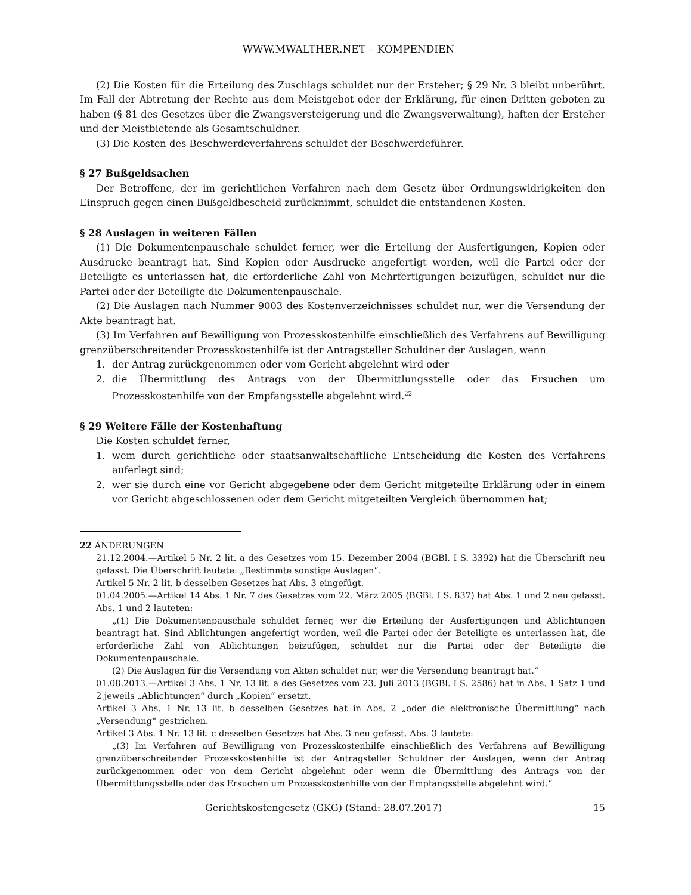WWW.MWALTHER.NET – KOMPENDIEN
(2) Die Kosten für die Erteilung des Zuschlags schuldet nur der Ersteher; § 29 Nr. 3 bleibt unberührt. Im Fall der Abtretung der Rechte aus dem Meistgebot oder der Erklärung, für einen Dritten geboten zu haben (§ 81 des Gesetzes über die Zwangsversteigerung und die Zwangsverwaltung), haften der Ersteher und der Meistbietende als Gesamtschuldner.
(3) Die Kosten des Beschwerdeverfahrens schuldet der Beschwerdeführer.
§ 27 Bußgeldsachen
Der Betroffene, der im gerichtlichen Verfahren nach dem Gesetz über Ordnungswidrigkeiten den Einspruch gegen einen Bußgeldbescheid zurücknimmt, schuldet die entstandenen Kosten.
§ 28 Auslagen in weiteren Fällen
(1) Die Dokumentenpauschale schuldet ferner, wer die Erteilung der Ausfertigungen, Kopien oder Ausdrucke beantragt hat. Sind Kopien oder Ausdrucke angefertigt worden, weil die Partei oder der Beteiligte es unterlassen hat, die erforderliche Zahl von Mehrfertigungen beizufügen, schuldet nur die Partei oder der Beteiligte die Dokumentenpauschale.
(2) Die Auslagen nach Nummer 9003 des Kostenverzeichnisses schuldet nur, wer die Versendung der Akte beantragt hat.
(3) Im Verfahren auf Bewilligung von Prozesskostenhilfe einschließlich des Verfahrens auf Bewilligung grenzüberschreitender Prozesskostenhilfe ist der Antragsteller Schuldner der Auslagen, wenn
1. der Antrag zurückgenommen oder vom Gericht abgelehnt wird oder
2. die Übermittlung des Antrags von der Übermittlungsstelle oder das Ersuchen um Prozesskostenhilfe von der Empfangsstelle abgelehnt wird.<sup>22</sup>
§ 29 Weitere Fälle der Kostenhaftung
Die Kosten schuldet ferner,
1. wem durch gerichtliche oder staatsanwaltschaftliche Entscheidung die Kosten des Verfahrens auferlegt sind;
2. wer sie durch eine vor Gericht abgegebene oder dem Gericht mitgeteilte Erklärung oder in einem vor Gericht abgeschlossenen oder dem Gericht mitgeteilten Vergleich übernommen hat;
22 ÄNDERUNGEN
21.12.2004.—Artikel 5 Nr. 2 lit. a des Gesetzes vom 15. Dezember 2004 (BGBl. I S. 3392) hat die Überschrift neu gefasst. Die Überschrift lautete: „Bestimmte sonstige Auslagen“.
Artikel 5 Nr. 2 lit. b desselben Gesetzes hat Abs. 3 eingefügt.
01.04.2005.—Artikel 14 Abs. 1 Nr. 7 des Gesetzes vom 22. März 2005 (BGBl. I S. 837) hat Abs. 1 und 2 neu gefasst. Abs. 1 und 2 lauteten:
„(1) Die Dokumentenpauschale schuldet ferner, wer die Erteilung der Ausfertigungen und Ablichtungen beantragt hat. Sind Ablichtungen angefertigt worden, weil die Partei oder der Beteiligte es unterlassen hat, die erforderliche Zahl von Ablichtungen beizufügen, schuldet nur die Partei oder der Beteiligte die Dokumentenpauschale.
(2) Die Auslagen für die Versendung von Akten schuldet nur, wer die Versendung beantragt hat.“
01.08.2013.—Artikel 3 Abs. 1 Nr. 13 lit. a des Gesetzes vom 23. Juli 2013 (BGBl. I S. 2586) hat in Abs. 1 Satz 1 und 2 jeweils „Ablichtungen“ durch „Kopien“ ersetzt.
Artikel 3 Abs. 1 Nr. 13 lit. b desselben Gesetzes hat in Abs. 2 „oder die elektronische Übermittlung“ nach „Versendung“ gestrichen.
Artikel 3 Abs. 1 Nr. 13 lit. c desselben Gesetzes hat Abs. 3 neu gefasst. Abs. 3 lautete:
„(3) Im Verfahren auf Bewilligung von Prozesskostenhilfe einschließlich des Verfahrens auf Bewilligung grenzüberschreitender Prozesskostenhilfe ist der Antragsteller Schuldner der Auslagen, wenn der Antrag zurückgenommen oder von dem Gericht abgelehnt oder wenn die Übermittlung des Antrags von der Übermittlungsstelle oder das Ersuchen um Prozesskostenhilfe von der Empfangsstelle abgelehnt wird.“
Gerichtskostengesetz (GKG) (Stand: 28.07.2017) 15